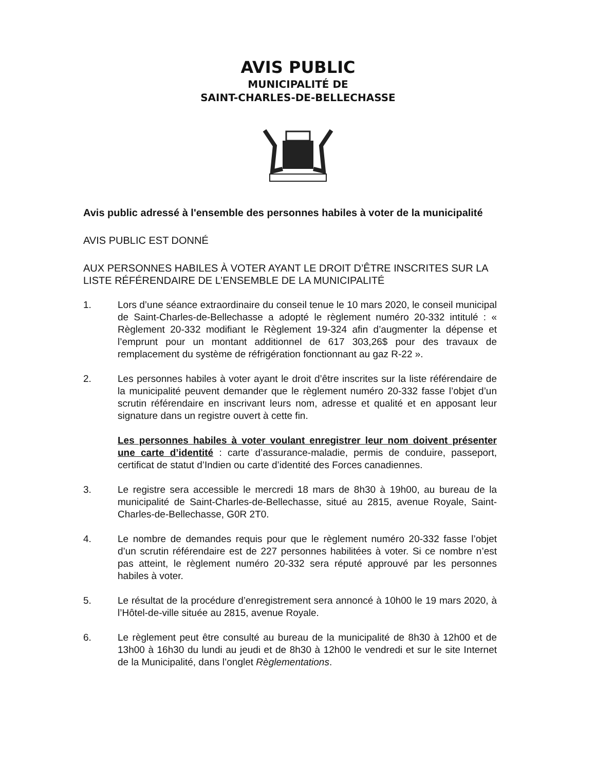AVIS PUBLIC
MUNICIPALITÉ DE
SAINT-CHARLES-DE-BELLECHASSE
Avis public adressé à l'ensemble des personnes habiles à voter de la municipalité
AVIS PUBLIC EST DONNÉ
AUX PERSONNES HABILES À VOTER AYANT LE DROIT D’ÊTRE INSCRITES SUR LA LISTE RÉFÉRENDAIRE DE L’ENSEMBLE DE LA MUNICIPALITÉ
1. Lors d’une séance extraordinaire du conseil tenue le 10 mars 2020, le conseil municipal de Saint-Charles-de-Bellechasse a adopté le règlement numéro 20-332 intitulé : « Règlement 20-332 modifiant le Règlement 19-324 afin d’augmenter la dépense et l’emprunt pour un montant additionnel de 617 303,26$ pour des travaux de remplacement du système de réfrigération fonctionnant au gaz R-22 ».
2. Les personnes habiles à voter ayant le droit d’être inscrites sur la liste référendaire de la municipalité peuvent demander que le règlement numéro 20-332 fasse l’objet d’un scrutin référendaire en inscrivant leurs nom, adresse et qualité et en apposant leur signature dans un registre ouvert à cette fin.
Les personnes habiles à voter voulant enregistrer leur nom doivent présenter une carte d’identité : carte d’assurance-maladie, permis de conduire, passeport, certificat de statut d’Indien ou carte d’identité des Forces canadiennes.
3. Le registre sera accessible le mercredi 18 mars de 8h30 à 19h00, au bureau de la municipalité de Saint-Charles-de-Bellechasse, situé au 2815, avenue Royale, Saint-Charles-de-Bellechasse, G0R 2T0.
4. Le nombre de demandes requis pour que le règlement numéro 20-332 fasse l’objet d’un scrutin référendaire est de 227 personnes habilitées à voter. Si ce nombre n’est pas atteint, le règlement numéro 20-332 sera réputé approuvé par les personnes habiles à voter.
5. Le résultat de la procédure d’enregistrement sera annoncé à 10h00 le 19 mars 2020, à l’Hôtel-de-ville située au 2815, avenue Royale.
6. Le règlement peut être consulté au bureau de la municipalité de 8h30 à 12h00 et de 13h00 à 16h30 du lundi au jeudi et de 8h30 à 12h00 le vendredi et sur le site Internet de la Municipalité, dans l’onglet Règlementations.